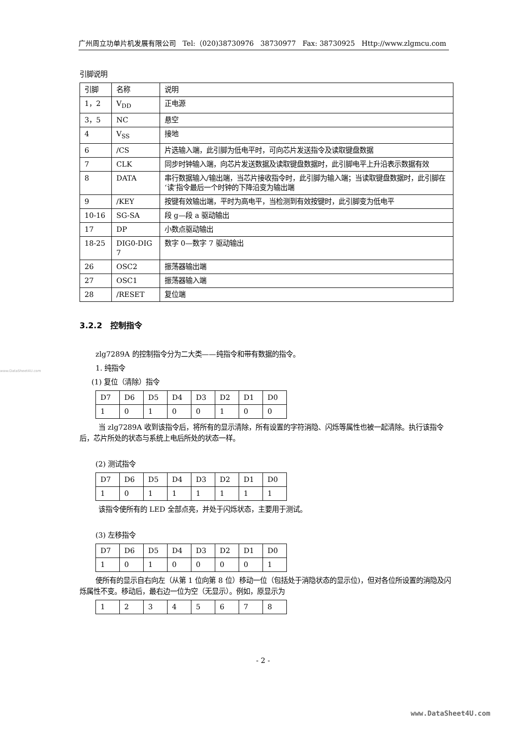广州周立功单片机发展有限公司 Tel:（020)38730976 38730977 Fax: 38730925 Http://www.zlgmcu.com
www.DataSheet4U.com
引脚说明
| 引脚 | 名称 | 说明 |
| 1，2 | V<sub>DD</sub> | 正电源 |
| 3，5 | NC | 悬空 |
| 4 | V<sub>SS</sub> | 接地 |
| 6 | /CS | 片选输入端，此引脚为低电平时，可向芯片发送指令及读取键盘数据 |
| 7 | CLK | 同步时钟输入端，向芯片发送数据及读取键盘数据时，此引脚电平上升沿表示数据有效 |
| 8 | DATA | 串行数据输入/输出端，当芯片接收指令时，此引脚为输入端；当读取键盘数据时，此引脚在‘读’指令最后一个时钟的下降沿变为输出端 |
| 9 | /KEY | 按键有效输出端，平时为高电平，当检测到有效按键时，此引脚变为低电平 |
| 10-16 | SG-SA | 段 g—段 a 驱动输出 |
| 17 | DP | 小数点驱动输出 |
| 18-25 | DIG0-DIG 7 | 数字 0—数字 7 驱动输出 |
| 26 | OSC2 | 振荡器输出端 |
| 27 | OSC1 | 振荡器输入端 |
| 28 | /RESET | 复位端 |
3.2.2 控制指令
zlg7289A 的控制指令分为二大类——纯指令和带有数据的指令。
1. 纯指令
(1) 复位（清除）指令
| D7 | D6 | D5 | D4 | D3 | D2 | D1 | D0 |
| 1 | 0 | 1 | 0 | 0 | 1 | 0 | 0 |
当 zlg7289A 收到该指令后，将所有的显示清除，所有设置的字符消隐、闪烁等属性也被一起清除。执行该指令后，芯片所处的状态与系统上电后所处的状态一样。
(2) 测试指令
| D7 | D6 | D5 | D4 | D3 | D2 | D1 | D0 |
| 1 | 0 | 1 | 1 | 1 | 1 | 1 | 1 |
该指令使所有的 LED 全部点亮，并处于闪烁状态，主要用于测试。
(3) 左移指令
| D7 | D6 | D5 | D4 | D3 | D2 | D1 | D0 |
| 1 | 0 | 1 | 0 | 0 | 0 | 0 | 1 |
使所有的显示自右向左（从第 1 位向第 8 位）移动一位（包括处于消隐状态的显示位)，但对各位所设置的消隐及闪烁属性不变。移动后，最右边一位为空（无显示）。例如，原显示为
| 1 | 2 | 3 | 4 | 5 | 6 | 7 | 8 |
- 2 -
www.DataSheet4U.com